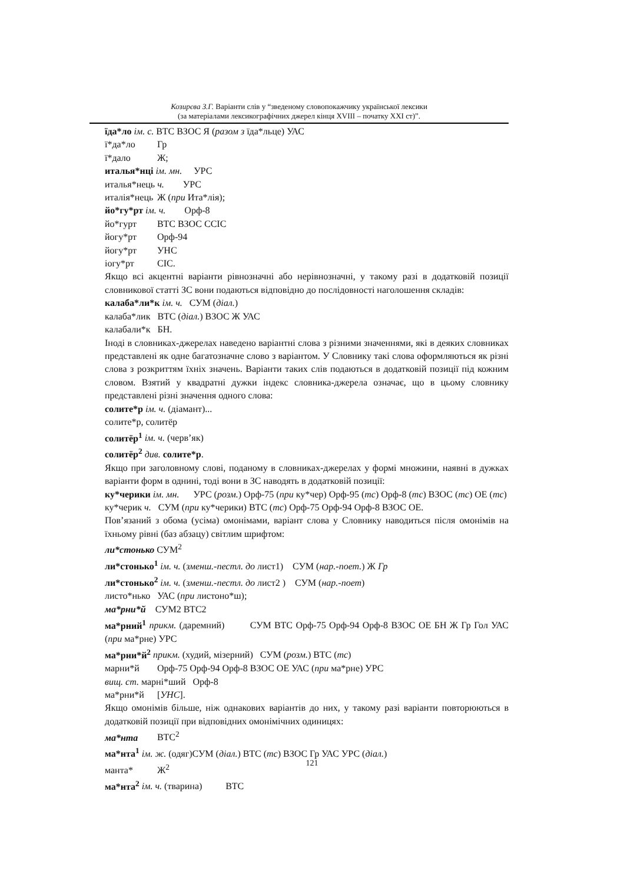Козирєва З.Г. Варіанти слів у “зведеному словопокажчику української лексики
(за матеріалами лексикографічних джерел кінця XVIII – початку XXI ст)”.
їда*ло ім. с. ВТС ВЗОС Я (разом з їда*льце) УАС
ї*да*ло Гр
ї*дало Ж;
италья*нці ім. мн. УРС
италья*нець ч. УРС
италія*нець Ж (при Ита*лія);
йо*гу*рт ім. ч. Орф-8
йо*гурт ВТС ВЗОС ССІС
йогу*рт Орф-94
йогу*рт УНС
іогу*рт СІС.
Якщо всі акцентні варіанти рівнозначні або нерівнозначні, у такому разі в додатковій позиції словникової статті ЗС вони подаються відповідно до послідовності наголошення складів:
калаба*ли*к ім. ч. СУМ (діал.)
калаба*лик ВТС (діал.) ВЗОС Ж УАС
калабали*к БН.
Іноді в словниках-джерелах наведено варіантні слова з різними значеннями, які в деяких словниках представлені як одне багатозначне слово з варіантом. У Словнику такі слова оформляються як різні слова з розкриттям їхніх значень. Варіанти таких слів подаються в додатковій позиції під кожним словом. Взятий у квадратні дужки індекс словника-джерела означає, що в цьому словнику представлені різні значення одного слова:
солите*р ім. ч. (діамант)...
солите*р, солитёр
солитёр<sup>1</sup> ім. ч. (черв’як)
солитёр<sup>2</sup> див. солите*р.
Якщо при заголовному слові, поданому в словниках-джерелах у формі множини, наявні в дужках варіанти форм в однині, тоді вони в ЗС наводять в додатковій позиції:
ку*черики ім. мн. УРС (розм.) Орф-75 (при ку*чер) Орф-95 (тс) Орф-8 (тс) ВЗОС (тс) ОЕ (тс)
ку*черик ч. СУМ (при ку*черики) ВТС (тс) Орф-75 Орф-94 Орф-8 ВЗОС ОЕ.
Пов’язаний з обома (усіма) омонімами, варіант слова у Словнику наводиться після омонімів на їхньому рівні (баз абзацу) світлим шрифтом:
ли*стонько СУМ<sup>2</sup>
ли*стонько<sup>1</sup> ім. ч. (зменш.-пестл. до лист1) СУМ (нар.-поет.) Ж Гр
ли*стонько<sup>2</sup> ім. ч. (зменш.-пестл. до лист2 ) СУМ (нар.-поет)
листо*нько УАС (при листоно*ш);
ма*рни*й СУМ2 ВТС2
ма*рний<sup>1</sup> прикм. (даремний) СУМ ВТС Орф-75 Орф-94 Орф-8 ВЗОС ОЕ БН Ж Гр Гол УАС (при ма*рне) УРС
ма*рни*й<sup>2</sup> прикм. (худий, мізерний) СУМ (розм.) ВТС (тс)
марни*й Орф-75 Орф-94 Орф-8 ВЗОС ОЕ УАС (при ма*рне) УРС
вищ. ст. марні*ший Орф-8
ма*рни*й [УНС].
Якщо омонімів більше, ніж однакових варіантів до них, у такому разі варіанти повторюються в додатковій позиції при відповідних омонімічних одиницях:
ма*нта ВТС<sup>2</sup>
ма*нта<sup>1</sup> ім. ж. (одяг)СУМ (діал.) ВТС (тс) ВЗОС Гр УАС УРС (діал.)
манта* Ж<sup>2</sup>
ма*нта<sup>2</sup> ім. ч. (тварина) ВТС
121